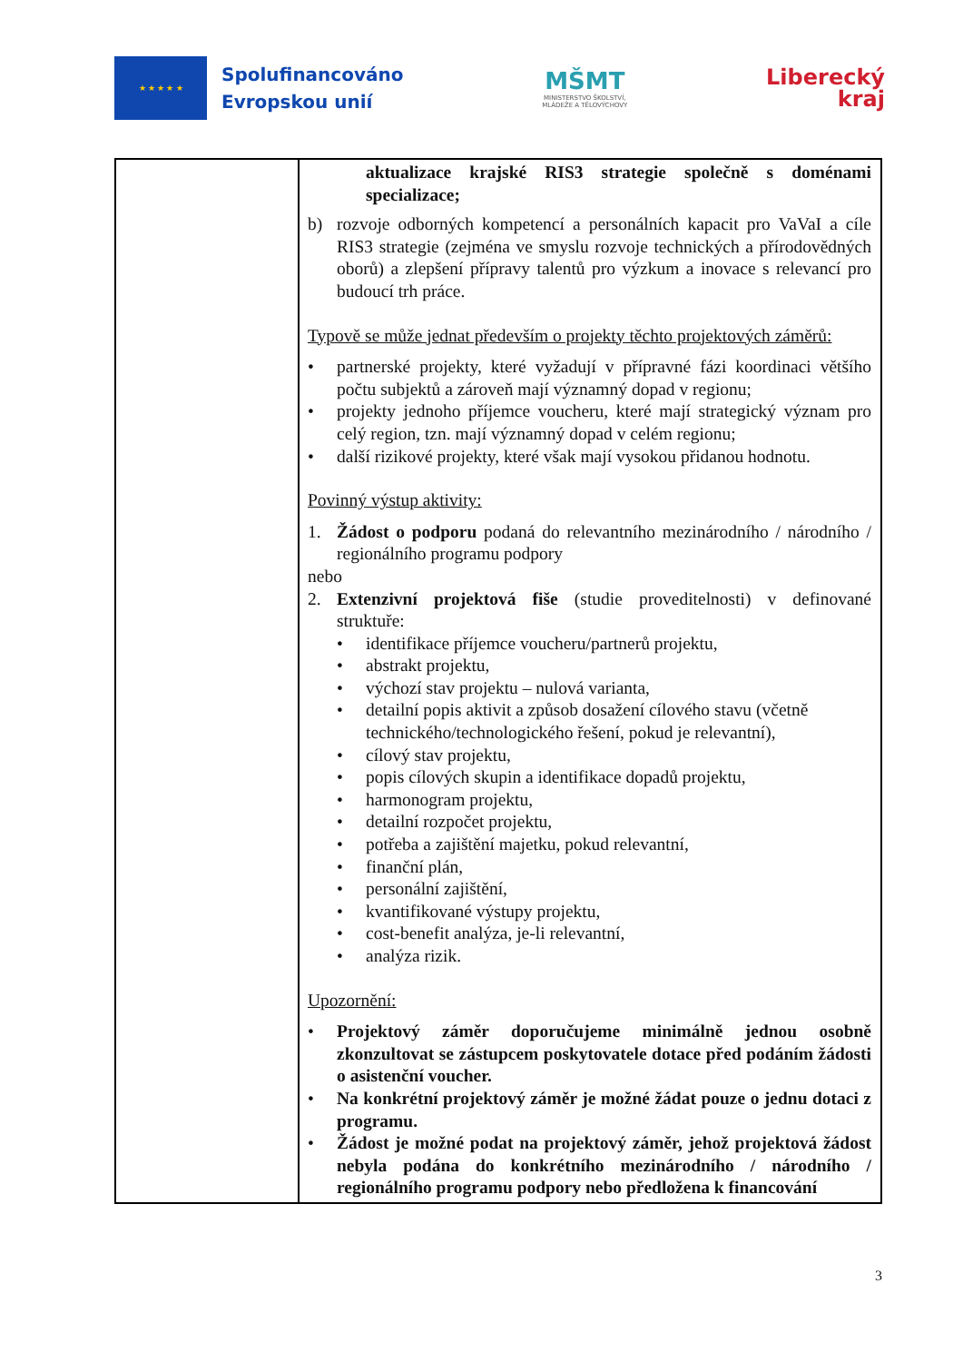★ ★ ★ ★ ★
Spolufinancováno
Evropskou unií
MŠMT
MINISTERSTVO ŠKOLSTVÍ,
MLÁDEŽE A TĚLOVÝCHOVY
Liberecký
kraj
| | aktualizace krajské RIS3 strategie společně s doménami specializace; b) rozvoje odborných kompetencí a personálních kapacit pro VaVaI a cíle RIS3 strategie (zejména ve smyslu rozvoje technických a přírodovědných oborů) a zlepšení přípravy talentů pro výzkum a inovace s relevancí pro budoucí trh práce. Typově se může jednat především o projekty těchto projektových záměrů: • partnerské projekty, které vyžadují v přípravné fázi koordinaci většího počtu subjektů a zároveň mají významný dopad v regionu; • projekty jednoho příjemce voucheru, které mají strategický význam pro celý region, tzn. mají významný dopad v celém regionu; • další rizikové projekty, které však mají vysokou přidanou hodnotu. Povinný výstup aktivity: 1. Žádost o podporu podaná do relevantního mezinárodního / národního / regionálního programu podpory nebo 2. Extenzivní projektová fiše (studie proveditelnosti) v definované struktuře: • identifikace příjemce voucheru/partnerů projektu, • abstrakt projektu, • výchozí stav projektu – nulová varianta, • detailní popis aktivit a způsob dosažení cílového stavu (včetně technického/technologického řešení, pokud je relevantní), • cílový stav projektu, • popis cílových skupin a identifikace dopadů projektu, • harmonogram projektu, • detailní rozpočet projektu, • potřeba a zajištění majetku, pokud relevantní, • finanční plán, • personální zajištění, • kvantifikované výstupy projektu, • cost-benefit analýza, je-li relevantní, • analýza rizik. Upozornění: • Projektový záměr doporučujeme minimálně jednou osobně zkonzultovat se zástupcem poskytovatele dotace před podáním žádosti o asistenční voucher. • Na konkrétní projektový záměr je možné žádat pouze o jednu dotaci z programu. • Žádost je možné podat na projektový záměr, jehož projektová žádost nebyla podána do konkrétního mezinárodního / národního / regionálního programu podpory nebo předložena k financování |
3